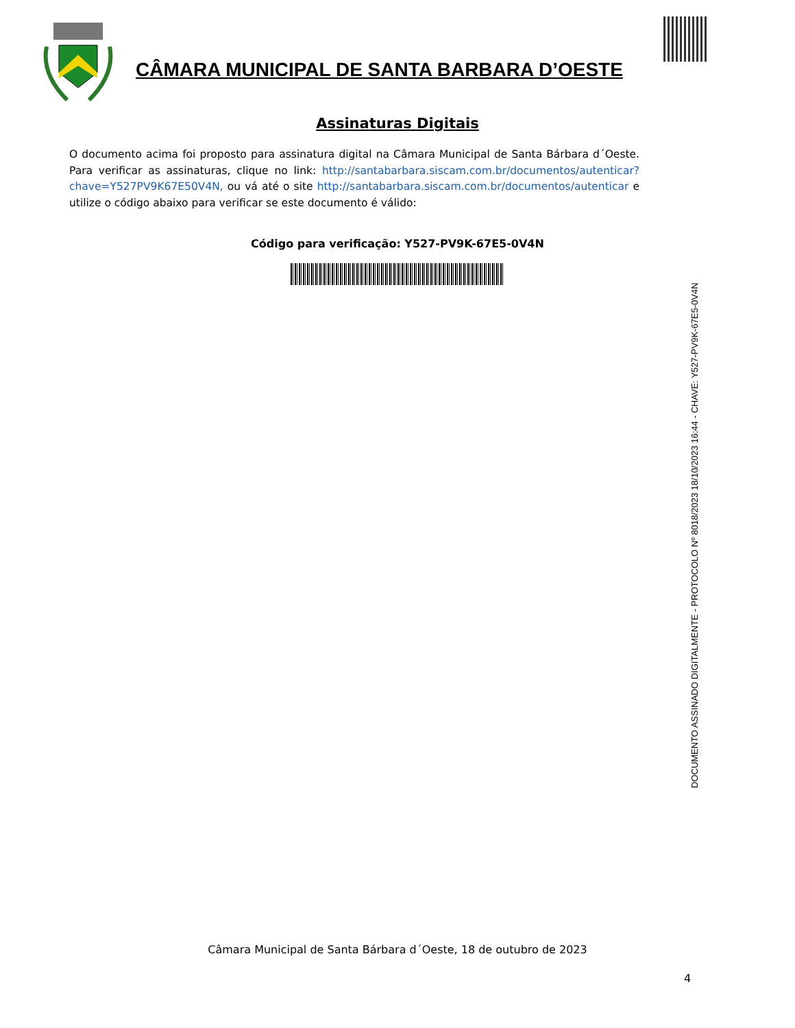CÂMARA MUNICIPAL DE SANTA BARBARA D’OESTE
Assinaturas Digitais
O documento acima foi proposto para assinatura digital na Câmara Municipal de Santa Bárbara d´Oeste. Para verificar as assinaturas, clique no link: http://santabarbara.siscam.com.br/documentos/autenticar?chave=Y527PV9K67E50V4N, ou vá até o site http://santabarbara.siscam.com.br/documentos/autenticar e utilize o código abaixo para verificar se este documento é válido:
Código para verificação: Y527-PV9K-67E5-0V4N
DOCUMENTO ASSINADO DIGITALMENTE - PROTOCOLO Nº 8018/2023 18/10/2023 16:44 - CHAVE: Y527-PV9K-67E5-0V4N
Câmara Municipal de Santa Bárbara d´Oeste, 18 de outubro de 2023
4